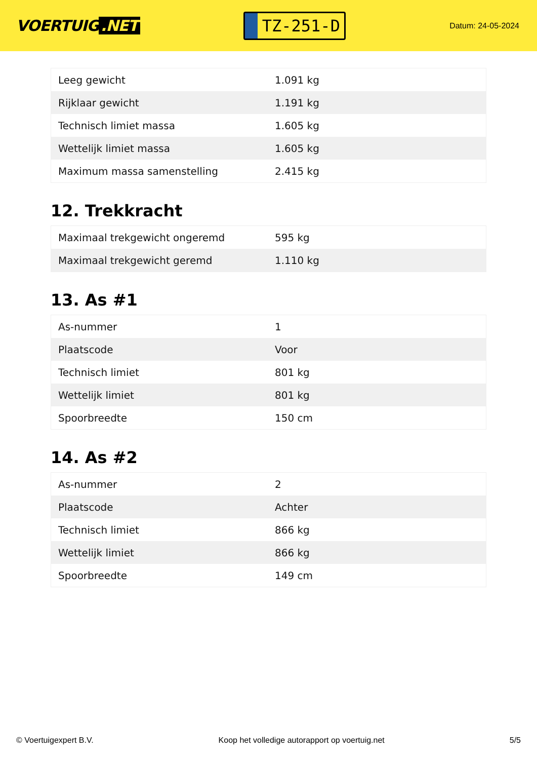VOERTUIG.NET
TZ-251-D
Datum: 24-05-2024
| Leeg gewicht | 1.091 kg |
| Rijklaar gewicht | 1.191 kg |
| Technisch limiet massa | 1.605 kg |
| Wettelijk limiet massa | 1.605 kg |
| Maximum massa samenstelling | 2.415 kg |
12. Trekkracht
| Maximaal trekgewicht ongeremd | 595 kg |
| Maximaal trekgewicht geremd | 1.110 kg |
13. As #1
| As-nummer | 1 |
| Plaatscode | Voor |
| Technisch limiet | 801 kg |
| Wettelijk limiet | 801 kg |
| Spoorbreedte | 150 cm |
14. As #2
| As-nummer | 2 |
| Plaatscode | Achter |
| Technisch limiet | 866 kg |
| Wettelijk limiet | 866 kg |
| Spoorbreedte | 149 cm |
© Voertuigexpert B.V. Koop het volledige autorapport op voertuig.net 5/5